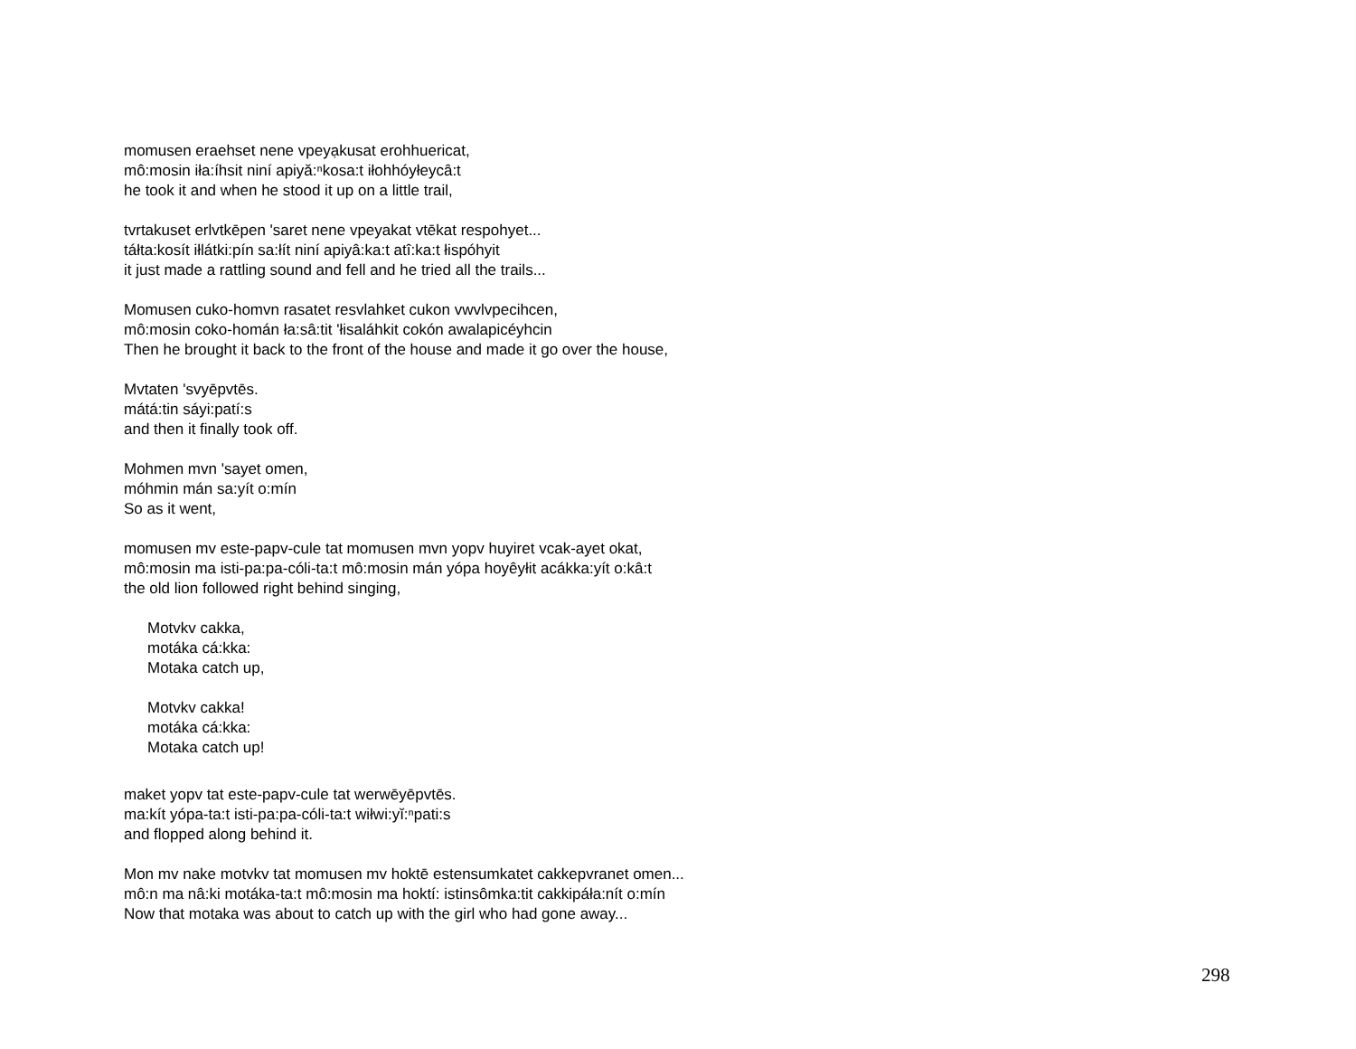momusen eraehset nene vpeyạkusat erohhuericat,
mô:mosin iła:íhsit niní apiyă:ⁿkosa:t iłohhóyłeycâ:t
he took it and when he stood it up on a little trail,
tvrtakuset erlvtkēpen 'saret nene vpeyakat vtēkat respohyet...
táłta:kosít iłlátki:pín sa:łít niní apiyâ:ka:t atî:ka:t łispóhyit
it just made a rattling sound and fell and he tried all the trails...
Momusen cuko-homvn rasatet resvlahket cukon vwvlvpecihcen,
mô:mosin coko-homán ła:sâ:tit 'łisaláhkit cokón awalapicéyhcin
Then he brought it back to the front of the house and made it go over the house,
Mvtaten 'svyēpvtēs.
mátá:tin sáyi:patí:s
and then it finally took off.
Mohmen mvn 'sayet omen,
móhmin mán sa:yít o:mín
So as it went,
momusen mv este-papv-cule tat momusen mvn yopv huyiret vcak-ayet okat,
mô:mosin ma isti-pa:pa-cóli-ta:t mô:mosin mán yópa hoyêyłit acákka:yít o:kâ:t
the old lion followed right behind singing,
Motvkv cakka,
motáka cá:kka:
Motaka catch up,
Motvkv cakka!
motáka cá:kka:
Motaka catch up!
maket yopv tat este-papv-cule tat werwēyēpvtēs.
ma:kít yópa-ta:t isti-pa:pa-cóli-ta:t wiłwi:yĭ:ⁿpati:s
and flopped along behind it.
Mon mv nake motvkv tat momusen mv hoktē estensumkatet cakkepvranet omen...
mô:n ma nâ:ki motáka-ta:t mô:mosin ma hoktí: istinsômka:tit cakkipáła:nít o:mín
Now that motaka was about to catch up with the girl who had gone away...
298